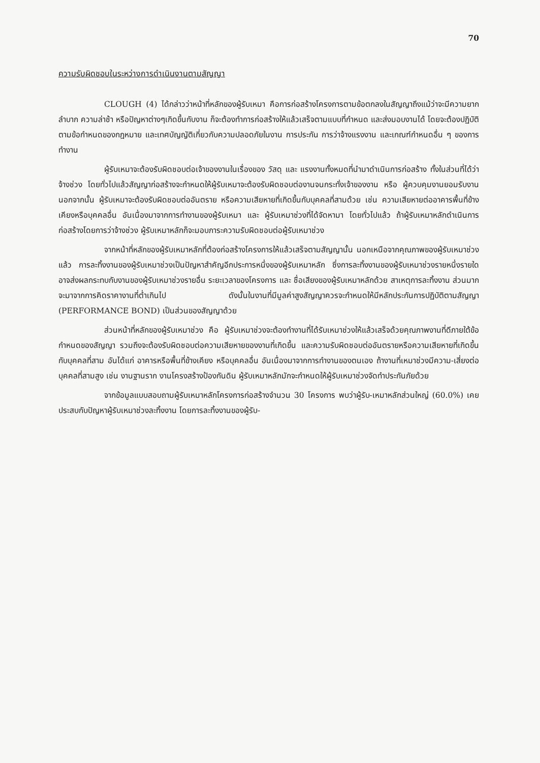70
ความรับผิดชอบในระหว่างการดำเนินงานตามสัญญา
CLOUGH (4) ได้กล่าวว่าหน้าที่หลักของผู้รับเหมา คือการก่อสร้างโครงการตามข้อตกลงในสัญญาถึงแม้ว่าจะมีความยากลำบาก ความล่าช้า หรือปัญหาต่างๆเกิดขึ้นกับงาน ก็จะต้องทำการก่อสร้างให้แล้วเสร็จตามแบบที่กำหนด และส่งมอบงานได้ โดยจะต้องปฏิบัติตามข้อกำหนดของกฎหมาย และเทศบัญญัติเกี่ยวกับความปลอดภัยในงาน การประกัน การว่าจ้างแรงงาน และเกณฑ์กำหนดอื่น ๆ ของการทำงาน
ผู้รับเหมาจะต้องรับผิดชอบต่อเจ้าของงานในเรื่องของ วัสดุ และ แรงงานทั้งหมดที่นำมาดำเนินการก่อสร้าง ทั้งในส่วนที่ได้ว่าจ้างช่วง โดยทั่วไปแล้วสัญญาก่อสร้างจะกำหนดให้ผู้รับเหมาจะต้องรับผิดชอบต่องานจนกระทั่งเจ้าของงาน หรือ ผู้ควบคุมงานยอมรับงาน นอกจากนั้น ผู้รับเหมาจะต้องรับผิดชอบต่ออันตราย หรือความเสียหายที่เกิดขึ้นกับบุคคลที่สามด้วย เช่น ความเสียหายต่ออาคารพื้นที่ข้างเคียงหรือบุคคลอื่น อันเนื่องมาจากการทำงานของผู้รับเหมา และ ผู้รับเหมาช่วงที่ได้จัดหามา โดยทั่วไปแล้ว ถ้าผู้รับเหมาหลักดำเนินการก่อสร้างโดยการว่าจ้างช่วง ผู้รับเหมาหลักก็จะมอบภาระความรับผิดชอบต่อผู้รับเหมาช่วง
จากหน้าที่หลักของผู้รับเหมาหลักที่ต้องก่อสร้างโครงการให้แล้วเสร็จตามสัญญานั้น นอกเหนือจากคุณภาพของผู้รับเหมาช่วงแล้ว การละทิ้งงานของผู้รับเหมาช่วงเป็นปัญหาสำคัญอีกประการหนึ่งของผู้รับเหมาหลัก ซึ่งการละทิ้งงานของผู้รับเหมาช่วงรายหนึ่งรายใด อาจส่งผลกระทบกับงานของผู้รับเหมาช่วงรายอื่น ระยะเวลาของโครงการ และ ชื่อเสียงของผู้รับเหมาหลักด้วย สาเหตุการละทิ้งงาน ส่วนมากจะมาจากการคิดราคางานที่ต่ำเกินไป ดังนั้นในงานที่มีมูลค่าสูงสัญญาควรจะกำหนดให้มีหลักประกันการปฏิบัติตามสัญญา (PERFORMANCE BOND) เป็นส่วนของสัญญาด้วย
ส่วนหน้าที่หลักของผู้รับเหมาช่วง คือ ผู้รับเหมาช่วงจะต้องทำงานที่ได้รับเหมาช่วงให้แล้วเสร็จด้วยคุณภาพงานที่ดีภายใต้ข้อกำหนดของสัญญา รวมถึงจะต้องรับผิดชอบต่อความเสียหายของงานที่เกิดขึ้น และความรับผิดชอบต่ออันตรายหรือความเสียหายที่เกิดขึ้นกับบุคคลที่สาม อันได้แก่ อาคารหรือพื้นที่ข้างเคียง หรือบุคคลอื่น อันเนื่องมาจากการทำงานของตนเอง ถ้างานที่เหมาช่วงมีความ-เสี่ยงต่อบุคคลที่สามสูง เช่น งานฐานราก งานโครงสร้างป้องกันดิน ผู้รับเหมาหลักมักจะกำหนดให้ผู้รับเหมาช่วงจัดทำประกันภัยด้วย
จากข้อมูลแบบสอบถามผู้รับเหมาหลักโครงการก่อสร้างจำนวน 30 โครงการ พบว่าผู้รับ-เหมาหลักส่วนใหญ่ (60.0%) เคยประสบกับปัญหาผู้รับเหมาช่วงละทิ้งงาน โดยการละทิ้งงานของผู้รับ-